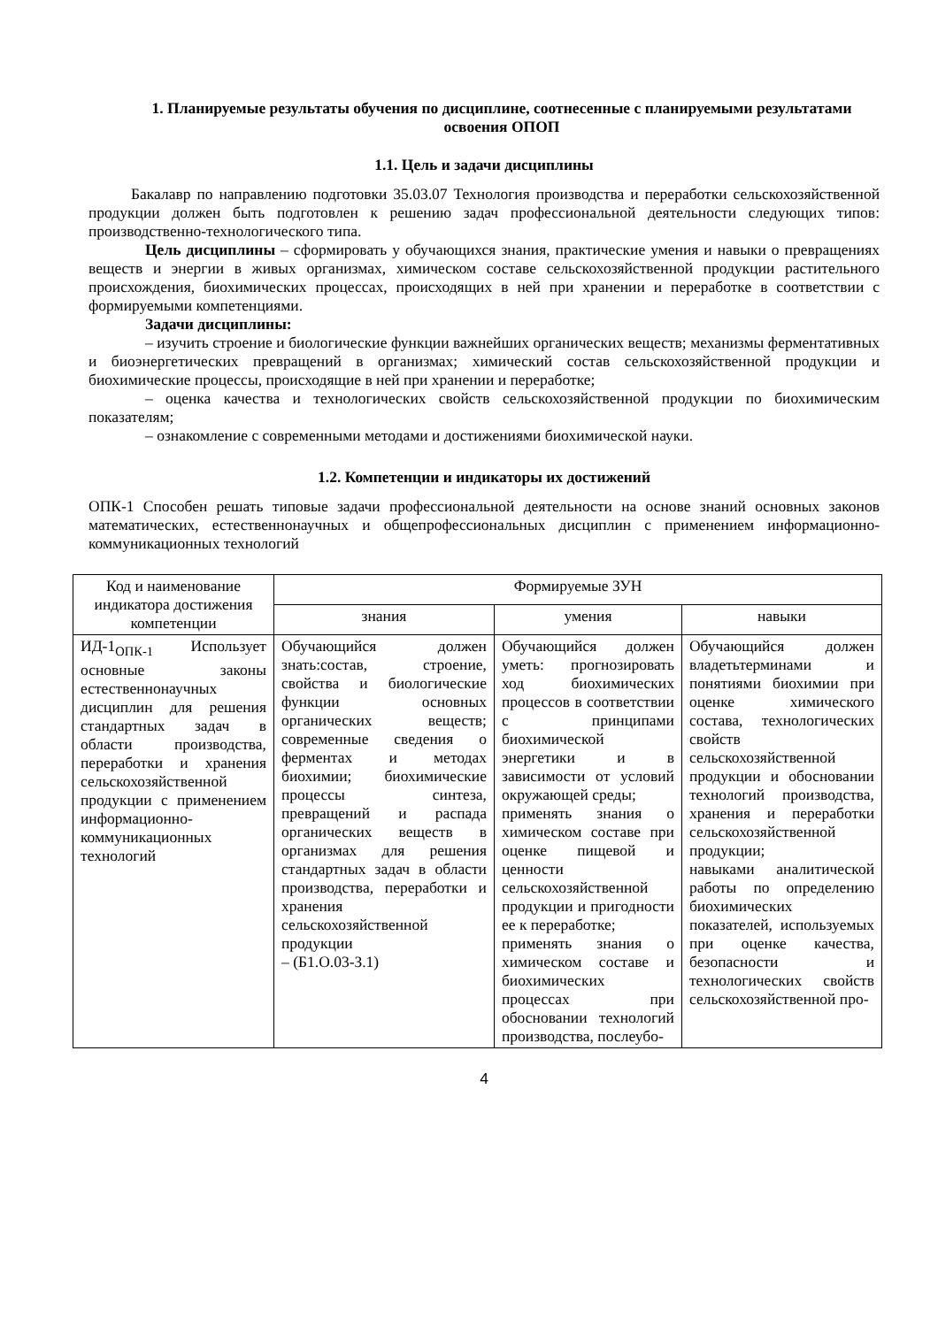1. Планируемые результаты обучения по дисциплине, соотнесенные с планируемыми результатами освоения ОПОП
1.1. Цель и задачи дисциплины
Бакалавр по направлению подготовки 35.03.07 Технология производства и переработки сельскохозяйственной продукции должен быть подготовлен к решению задач профессиональной деятельности следующих типов: производственно-технологического типа.
Цель дисциплины – сформировать у обучающихся знания, практические умения и навыки о превращениях веществ и энергии в живых организмах, химическом составе сельскохозяйственной продукции растительного происхождения, биохимических процессах, происходящих в ней при хранении и переработке в соответствии с формируемыми компетенциями.
Задачи дисциплины:
– изучить строение и биологические функции важнейших органических веществ; механизмы ферментативных и биоэнергетических превращений в организмах; химический состав сельскохозяйственной продукции и биохимические процессы, происходящие в ней при хранении и переработке;
– оценка качества и технологических свойств сельскохозяйственной продукции по биохимическим показателям;
– ознакомление с современными методами и достижениями биохимической науки.
1.2. Компетенции и индикаторы их достижений
ОПК-1 Способен решать типовые задачи профессиональной деятельности на основе знаний основных законов математических, естественнонаучных и общепрофессиональных дисциплин с применением информационно-коммуникационных технологий
| Код и наименование индикатора достижения компетенции | Формируемые ЗУН | | |
| --- | --- | --- | --- |
| | знания | умения | навыки |
| ИД-1<sub>ОПК-1</sub> Использует основные законы естественнонаучных дисциплин для решения стандартных задач в области производства, переработки и хранения сельскохозяйственной продукции с применением информационно-коммуникационных технологий | Обучающийся должен знать:состав, строение, свойства и биологические функции основных органических веществ; современные сведения о ферментах и методах биохимии; биохимические процессы синтеза, превращений и распада органических веществ в организмах для решения стандартных задач в области производства, переработки и хранения сельскохозяйственной продукции – (Б1.О.03-З.1) | Обучающийся должен уметь: прогнозировать ход биохимических процессов в соответствии с принципами биохимической энергетики и в зависимости от условий окружающей среды; применять знания о химическом составе при оценке пищевой и ценности сельскохозяйственной продукции и пригодности ее к переработке; применять знания о химическом составе и биохимических процессах при обосновании технологий производства, послеубо- | Обучающийся должен владетьтерминами и понятиями биохимии при оценке химического состава, технологических свойств сельскохозяйственной продукции и обосновании технологий производства, хранения и переработки сельскохозяйственной продукции; навыками аналитической работы по определению биохимических показателей, используемых при оценке качества, безопасности и технологических свойств сельскохозяйственной про- |
4